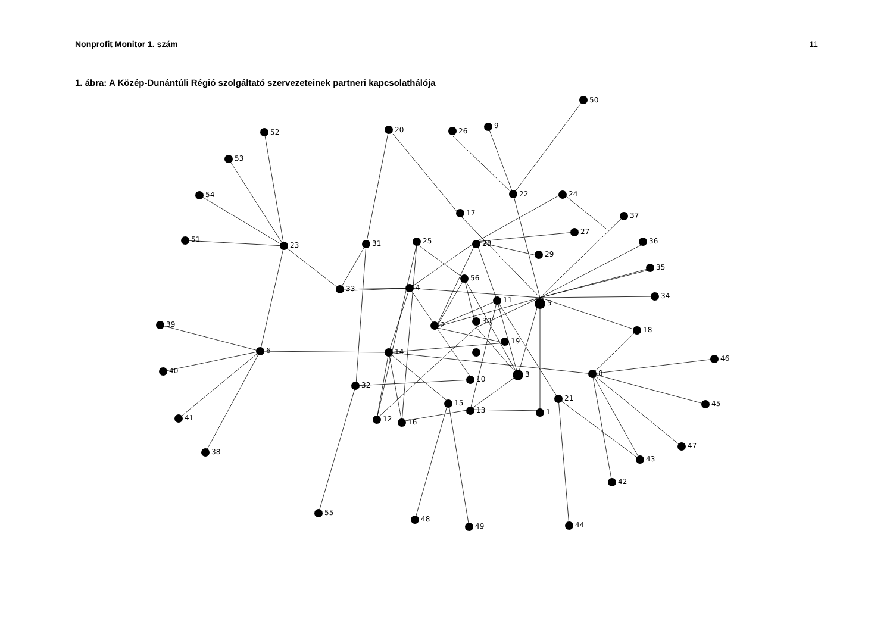Nonprofit Monitor 1. szám 11
1. ábra: A Közép-Dunántúli Régió szolgáltató szervezeteinek partneri kapcsolathálója
50
52
20
26
9
53
54
22
24
17
37
51
23
31
25
28
27
36
29
35
56
33
4
34
11
5
30
39
2
18
19
6
14
46
40
3
8
10
32
21
45
15
13
1
41
12
16
47
38
43
42
55
48
49
44